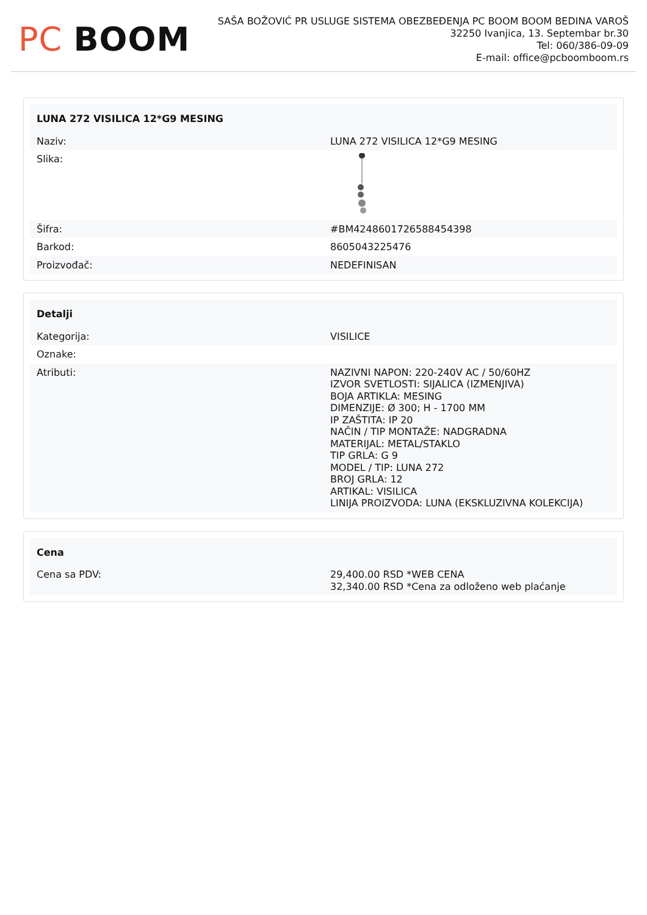PC BOOM
SAŠA BOŽOVIĆ PR USLUGE SISTEMA OBEZBEĐENJA PC BOOM BOOM BEDINA VAROŠ
32250 Ivanjica, 13. Septembar br.30
Tel: 060/386-09-09
E-mail: office@pcboomboom.rs
| LUNA 272 VISILICA 12*G9 MESING | |
| --- | --- |
| Naziv: | LUNA 272 VISILICA 12*G9 MESING |
| Slika: | |
| Šifra: | #BM42486017265884543​98 |
| Barkod: | 8605043225476 |
| Proizvođač: | NEDEFINISAN |
| Detalji | |
| --- | --- |
| Kategorija: | VISILICE |
| Oznake: | |
| Atributi: | NAZIVNI NAPON: 220-240V AC / 50/60HZ IZVOR SVETLOSTI: SIJALICA (IZMENJIVA) BOJA ARTIKLA: MESING DIMENZIJE: Ø 300; H - 1700 MM IP ZAŠTITA: IP 20 NAČIN / TIP MONTAŽE: NADGRADNA MATERIJAL: METAL/STAKLO TIP GRLA: G 9 MODEL / TIP: LUNA 272 BROJ GRLA: 12 ARTIKAL: VISILICA LINIJA PROIZVODA: LUNA (EKSKLUZIVNA KOLEKCIJA) |
| Cena | |
| --- | --- |
| Cena sa PDV: | 29,400.00 RSD *WEB CENA 32,340.00 RSD *Cena za odloženo web plaćanje |